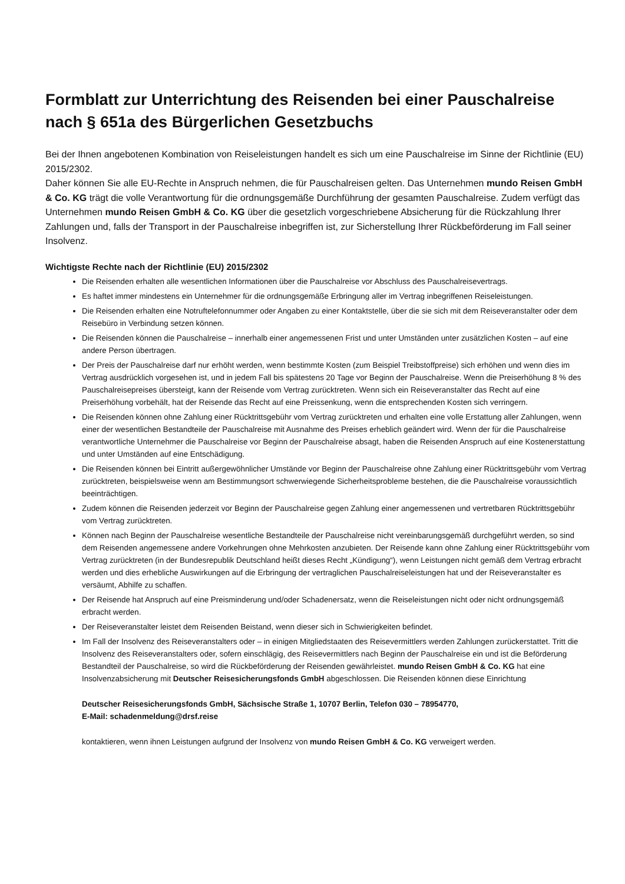Formblatt zur Unterrichtung des Reisenden bei einer Pauschalreise nach § 651a des Bürgerlichen Gesetzbuchs
Bei der Ihnen angebotenen Kombination von Reiseleistungen handelt es sich um eine Pauschalreise im Sinne der Richtlinie (EU) 2015/2302.
Daher können Sie alle EU-Rechte in Anspruch nehmen, die für Pauschalreisen gelten. Das Unternehmen mundo Reisen GmbH & Co. KG trägt die volle Verantwortung für die ordnungsgemäße Durchführung der gesamten Pauschalreise. Zudem verfügt das Unternehmen mundo Reisen GmbH & Co. KG über die gesetzlich vorgeschriebene Absicherung für die Rückzahlung Ihrer Zahlungen und, falls der Transport in der Pauschalreise inbegriffen ist, zur Sicherstellung Ihrer Rückbeförderung im Fall seiner Insolvenz.
Wichtigste Rechte nach der Richtlinie (EU) 2015/2302
Die Reisenden erhalten alle wesentlichen Informationen über die Pauschalreise vor Abschluss des Pauschalreisevertrags.
Es haftet immer mindestens ein Unternehmer für die ordnungsgemäße Erbringung aller im Vertrag inbegriffenen Reiseleistungen.
Die Reisenden erhalten eine Notruftelefonnummer oder Angaben zu einer Kontaktstelle, über die sie sich mit dem Reiseveranstalter oder dem Reisebüro in Verbindung setzen können.
Die Reisenden können die Pauschalreise – innerhalb einer angemessenen Frist und unter Umständen unter zusätzlichen Kosten – auf eine andere Person übertragen.
Der Preis der Pauschalreise darf nur erhöht werden, wenn bestimmte Kosten (zum Beispiel Treibstoffpreise) sich erhöhen und wenn dies im Vertrag ausdrücklich vorgesehen ist, und in jedem Fall bis spätestens 20 Tage vor Beginn der Pauschalreise. Wenn die Preiserhöhung 8 % des Pauschalreisepreises übersteigt, kann der Reisende vom Vertrag zurücktreten. Wenn sich ein Reiseveranstalter das Recht auf eine Preiserhöhung vorbehält, hat der Reisende das Recht auf eine Preissenkung, wenn die entsprechenden Kosten sich verringern.
Die Reisenden können ohne Zahlung einer Rücktrittsgebühr vom Vertrag zurücktreten und erhalten eine volle Erstattung aller Zahlungen, wenn einer der wesentlichen Bestandteile der Pauschalreise mit Ausnahme des Preises erheblich geändert wird. Wenn der für die Pauschalreise verantwortliche Unternehmer die Pauschalreise vor Beginn der Pauschalreise absagt, haben die Reisenden Anspruch auf eine Kostenerstattung und unter Umständen auf eine Entschädigung.
Die Reisenden können bei Eintritt außergewöhnlicher Umstände vor Beginn der Pauschalreise ohne Zahlung einer Rücktrittsgebühr vom Vertrag zurücktreten, beispielsweise wenn am Bestimmungsort schwerwiegende Sicherheitsprobleme bestehen, die die Pauschalreise voraussichtlich beeinträchtigen.
Zudem können die Reisenden jederzeit vor Beginn der Pauschalreise gegen Zahlung einer angemessenen und vertretbaren Rücktrittsgebühr vom Vertrag zurücktreten.
Können nach Beginn der Pauschalreise wesentliche Bestandteile der Pauschalreise nicht vereinbarungsgemäß durchgeführt werden, so sind dem Reisenden angemessene andere Vorkehrungen ohne Mehrkosten anzubieten. Der Reisende kann ohne Zahlung einer Rücktrittsgebühr vom Vertrag zurücktreten (in der Bundesrepublik Deutschland heißt dieses Recht „Kündigung“), wenn Leistungen nicht gemäß dem Vertrag erbracht werden und dies erhebliche Auswirkungen auf die Erbringung der vertraglichen Pauschalreiseleistungen hat und der Reiseveranstalter es versäumt, Abhilfe zu schaffen.
Der Reisende hat Anspruch auf eine Preisminderung und/oder Schadenersatz, wenn die Reiseleistungen nicht oder nicht ordnungsgemäß erbracht werden.
Der Reiseveranstalter leistet dem Reisenden Beistand, wenn dieser sich in Schwierigkeiten befindet.
Im Fall der Insolvenz des Reiseveranstalters oder – in einigen Mitgliedstaaten des Reisevermittlers werden Zahlungen zurückerstattet. Tritt die Insolvenz des Reiseveranstalters oder, sofern einschlägig, des Reisevermittlers nach Beginn der Pauschalreise ein und ist die Beförderung Bestandteil der Pauschalreise, so wird die Rückbeförderung der Reisenden gewährleistet. mundo Reisen GmbH & Co. KG hat eine Insolvenzabsicherung mit Deutscher Reisesicherungsfonds GmbH abgeschlossen. Die Reisenden können diese Einrichtung
Deutscher Reisesicherungsfonds GmbH, Sächsische Straße 1, 10707 Berlin, Telefon 030 – 78954770,
E-Mail: schadenmeldung@drsf.reise
kontaktieren, wenn ihnen Leistungen aufgrund der Insolvenz von mundo Reisen GmbH & Co. KG verweigert werden.